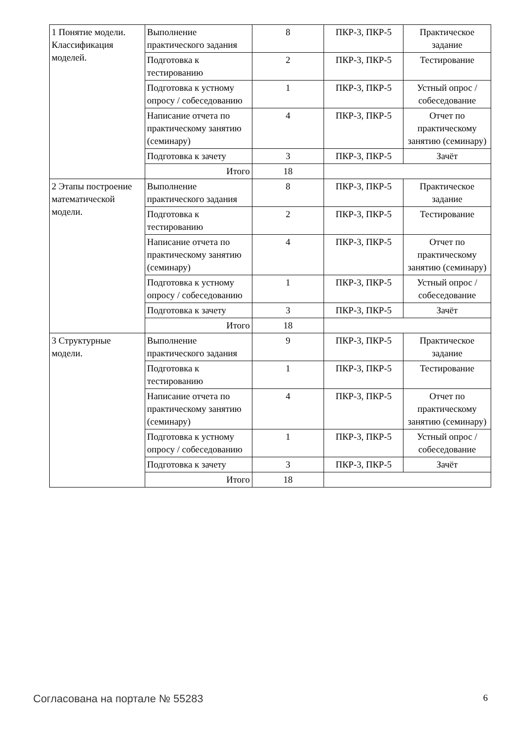| 1 Понятие модели. Классификация моделей. | Выполнение практического задания | 8 | ПКР-3, ПКР-5 | Практическое задание |
| | Подготовка к тестированию | 2 | ПКР-3, ПКР-5 | Тестирование |
| | Подготовка к устному опросу / собеседованию | 1 | ПКР-3, ПКР-5 | Устный опрос / собеседование |
| | Написание отчета по практическому занятию (семинару) | 4 | ПКР-3, ПКР-5 | Отчет по практическому занятию (семинару) |
| | Подготовка к зачету | 3 | ПКР-3, ПКР-5 | Зачёт |
| | Итого | 18 | | |
| 2 Этапы построение математической модели. | Выполнение практического задания | 8 | ПКР-3, ПКР-5 | Практическое задание |
| | Подготовка к тестированию | 2 | ПКР-3, ПКР-5 | Тестирование |
| | Написание отчета по практическому занятию (семинару) | 4 | ПКР-3, ПКР-5 | Отчет по практическому занятию (семинару) |
| | Подготовка к устному опросу / собеседованию | 1 | ПКР-3, ПКР-5 | Устный опрос / собеседование |
| | Подготовка к зачету | 3 | ПКР-3, ПКР-5 | Зачёт |
| | Итого | 18 | | |
| 3 Структурные модели. | Выполнение практического задания | 9 | ПКР-3, ПКР-5 | Практическое задание |
| | Подготовка к тестированию | 1 | ПКР-3, ПКР-5 | Тестирование |
| | Написание отчета по практическому занятию (семинару) | 4 | ПКР-3, ПКР-5 | Отчет по практическому занятию (семинару) |
| | Подготовка к устному опросу / собеседованию | 1 | ПКР-3, ПКР-5 | Устный опрос / собеседование |
| | Подготовка к зачету | 3 | ПКР-3, ПКР-5 | Зачёт |
| | Итого | 18 | | |
Согласована на портале № 55283 6